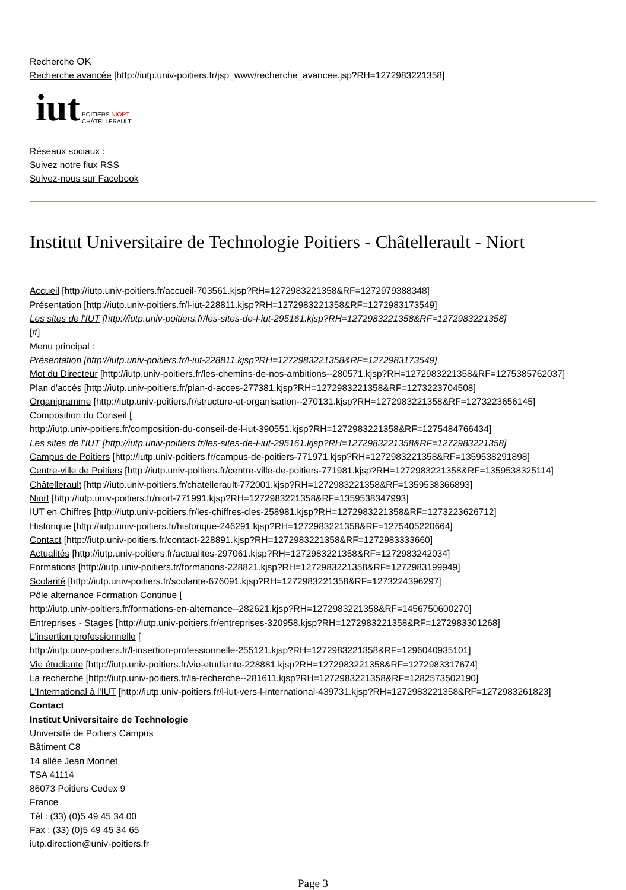Recherche OK
Recherche avancée [http://iutp.univ-poitiers.fr/jsp_www/recherche_avancee.jsp?RH=1272983221358]
iut
POITIERS NIORT
CHÂTELLERAULT
Réseaux sociaux :
Suivez notre flux RSS
Suivez-nous sur Facebook
Institut Universitaire de Technologie Poitiers - Châtellerault - Niort
Accueil [http://iutp.univ-poitiers.fr/accueil-703561.kjsp?RH=1272983221358&RF=1272979388348]
Présentation [http://iutp.univ-poitiers.fr/l-iut-228811.kjsp?RH=1272983221358&RF=1272983173549]
Les sites de l'IUT [http://iutp.univ-poitiers.fr/les-sites-de-l-iut-295161.kjsp?RH=1272983221358&RF=1272983221358]
[#]
Menu principal :
Présentation [http://iutp.univ-poitiers.fr/l-iut-228811.kjsp?RH=1272983221358&RF=1272983173549]
Mot du Directeur [http://iutp.univ-poitiers.fr/les-chemins-de-nos-ambitions--280571.kjsp?RH=1272983221358&RF=1275385762037]
Plan d'accès [http://iutp.univ-poitiers.fr/plan-d-acces-277381.kjsp?RH=1272983221358&RF=1273223704508]
Organigramme [http://iutp.univ-poitiers.fr/structure-et-organisation--270131.kjsp?RH=1272983221358&RF=1273223656145]
Composition du Conseil [
http://iutp.univ-poitiers.fr/composition-du-conseil-de-l-iut-390551.kjsp?RH=1272983221358&RF=1275484766434]
Les sites de l'IUT [http://iutp.univ-poitiers.fr/les-sites-de-l-iut-295161.kjsp?RH=1272983221358&RF=1272983221358]
Campus de Poitiers [http://iutp.univ-poitiers.fr/campus-de-poitiers-771971.kjsp?RH=1272983221358&RF=1359538291898]
Centre-ville de Poitiers [http://iutp.univ-poitiers.fr/centre-ville-de-poitiers-771981.kjsp?RH=1272983221358&RF=1359538325114]
Châtellerault [http://iutp.univ-poitiers.fr/chatellerault-772001.kjsp?RH=1272983221358&RF=1359538366893]
Niort [http://iutp.univ-poitiers.fr/niort-771991.kjsp?RH=1272983221358&RF=1359538347993]
IUT en Chiffres [http://iutp.univ-poitiers.fr/les-chiffres-cles-258981.kjsp?RH=1272983221358&RF=1273223626712]
Historique [http://iutp.univ-poitiers.fr/historique-246291.kjsp?RH=1272983221358&RF=1275405220664]
Contact [http://iutp.univ-poitiers.fr/contact-228891.kjsp?RH=1272983221358&RF=1272983333660]
Actualités [http://iutp.univ-poitiers.fr/actualites-297061.kjsp?RH=1272983221358&RF=1272983242034]
Formations [http://iutp.univ-poitiers.fr/formations-228821.kjsp?RH=1272983221358&RF=1272983199949]
Scolarité [http://iutp.univ-poitiers.fr/scolarite-676091.kjsp?RH=1272983221358&RF=1273224396297]
Pôle alternance Formation Continue [
http://iutp.univ-poitiers.fr/formations-en-alternance--282621.kjsp?RH=1272983221358&RF=1456750600270]
Entreprises - Stages [http://iutp.univ-poitiers.fr/entreprises-320958.kjsp?RH=1272983221358&RF=1272983301268]
L'insertion professionnelle [
http://iutp.univ-poitiers.fr/l-insertion-professionnelle-255121.kjsp?RH=1272983221358&RF=1296040935101]
Vie étudiante [http://iutp.univ-poitiers.fr/vie-etudiante-228881.kjsp?RH=1272983221358&RF=1272983317674]
La recherche [http://iutp.univ-poitiers.fr/la-recherche--281611.kjsp?RH=1272983221358&RF=1282573502190]
L'International à l'IUT [http://iutp.univ-poitiers.fr/l-iut-vers-l-international-439731.kjsp?RH=1272983221358&RF=1272983261823]
Contact
Institut Universitaire de Technologie
Université de Poitiers Campus
Bâtiment C8
14 allée Jean Monnet
TSA 41114
86073 Poitiers Cedex 9
France
Tél : (33) (0)5 49 45 34 00
Fax : (33) (0)5 49 45 34 65
iutp.direction@univ-poitiers.fr
Page 3